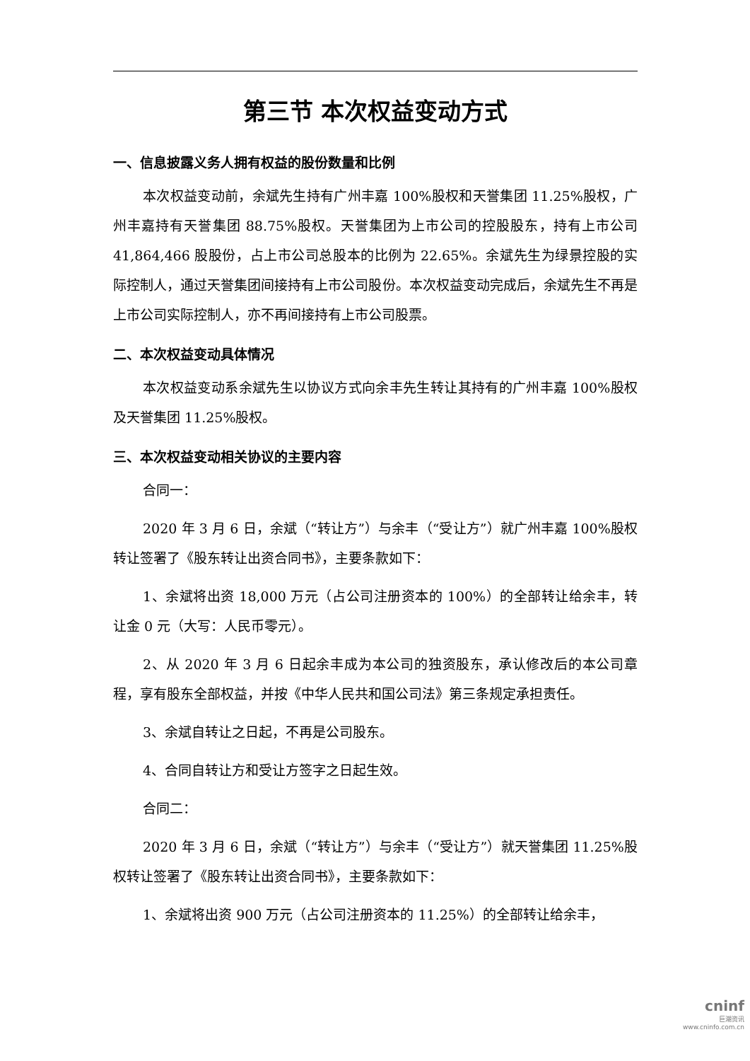第三节 本次权益变动方式
一、信息披露义务人拥有权益的股份数量和比例
本次权益变动前，余斌先生持有广州丰嘉 100%股权和天誉集团 11.25%股权，广州丰嘉持有天誉集团 88.75%股权。天誉集团为上市公司的控股股东，持有上市公司 41,864,466 股股份，占上市公司总股本的比例为 22.65%。余斌先生为绿景控股的实际控制人，通过天誉集团间接持有上市公司股份。本次权益变动完成后，余斌先生不再是上市公司实际控制人，亦不再间接持有上市公司股票。
二、本次权益变动具体情况
本次权益变动系余斌先生以协议方式向余丰先生转让其持有的广州丰嘉 100%股权及天誉集团 11.25%股权。
三、本次权益变动相关协议的主要内容
合同一：
2020 年 3 月 6 日，余斌（“转让方”）与余丰（“受让方”）就广州丰嘉 100%股权转让签署了《股东转让出资合同书》，主要条款如下：
1、余斌将出资 18,000 万元（占公司注册资本的 100%）的全部转让给余丰，转让金 0 元（大写：人民币零元）。
2、从 2020 年 3 月 6 日起余丰成为本公司的独资股东，承认修改后的本公司章程，享有股东全部权益，并按《中华人民共和国公司法》第三条规定承担责任。
3、余斌自转让之日起，不再是公司股东。
4、合同自转让方和受让方签字之日起生效。
合同二：
2020 年 3 月 6 日，余斌（“转让方”）与余丰（“受让方”）就天誉集团 11.25%股权转让签署了《股东转让出资合同书》，主要条款如下：
1、余斌将出资 900 万元（占公司注册资本的 11.25%）的全部转让给余丰，
cninf
巨潮资讯
www.cninfo.com.cn